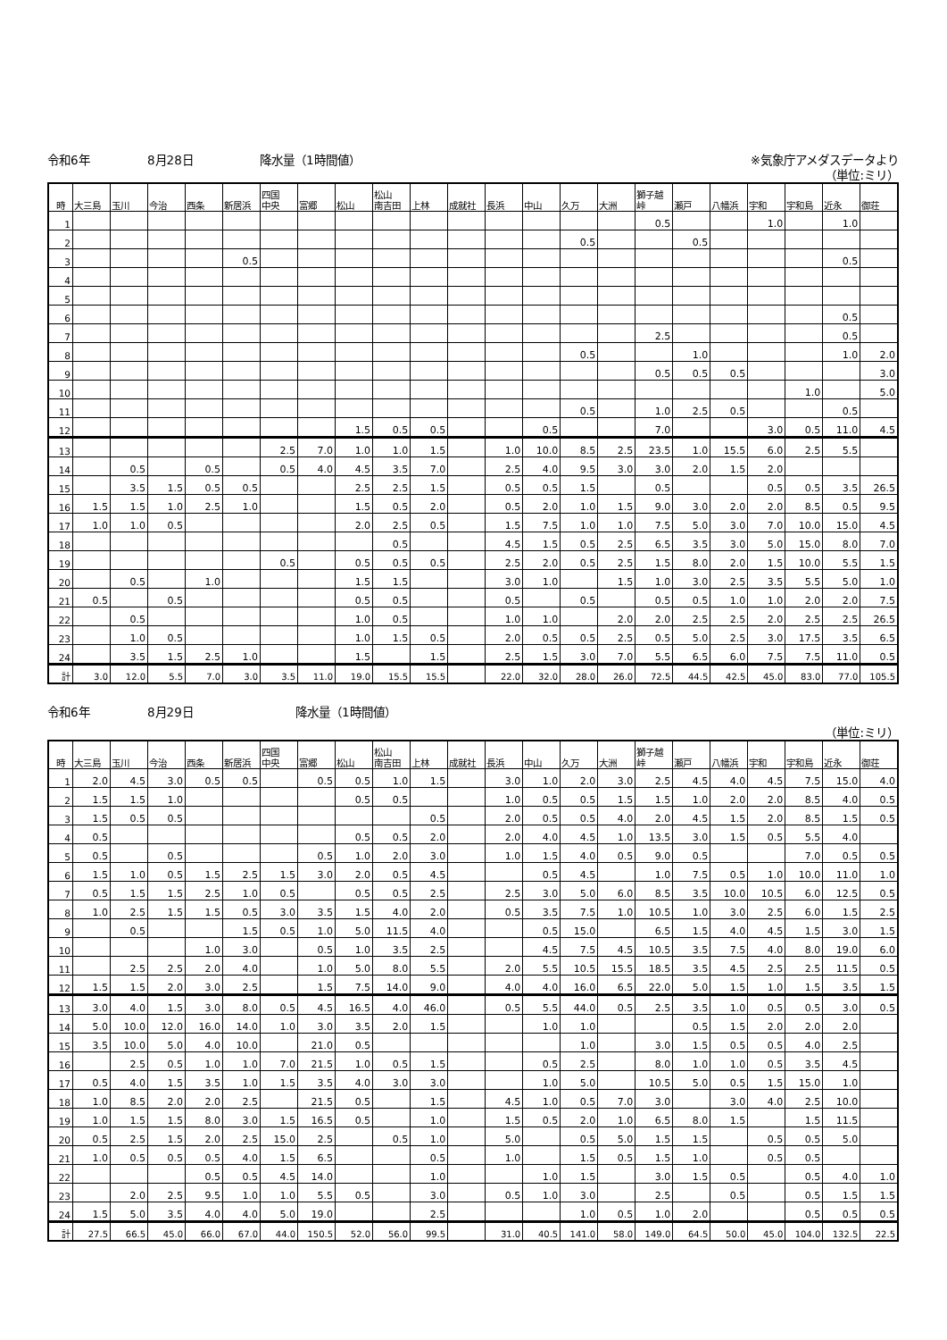令和6年 8月28日 降水量（1時間値） ※気象庁アメダスデータより
（単位:ミリ）
| 時 | 大三島 | 玉川 | 今治 | 西条 | 新居浜 | 四国 中央 | 富郷 | 松山 | 松山 南吉田 | 上林 | 成就社 | 長浜 | 中山 | 久万 | 大洲 | 獅子越 峠 | 瀬戸 | 八幡浜 | 宇和 | 宇和島 | 近永 | 御荘 |
| --- | --- | --- | --- | --- | --- | --- | --- | --- | --- | --- | --- | --- | --- | --- | --- | --- | --- | --- | --- | --- | --- | --- |
| 1 | | | | | | | | | | | | | | | | 0.5 | | | 1.0 | | 1.0 | |
| 2 | | | | | | | | | | | | | | 0.5 | | | 0.5 | | | | | |
| 3 | | | | | 0.5 | | | | | | | | | | | | | | | | 0.5 | |
| 4 | | | | | | | | | | | | | | | | | | | | | | |
| 5 | | | | | | | | | | | | | | | | | | | | | | |
| 6 | | | | | | | | | | | | | | | | | | | | | 0.5 | |
| 7 | | | | | | | | | | | | | | | | 2.5 | | | | | 0.5 | |
| 8 | | | | | | | | | | | | | | 0.5 | | | 1.0 | | | | 1.0 | 2.0 |
| 9 | | | | | | | | | | | | | | | | 0.5 | 0.5 | 0.5 | | | | 3.0 |
| 10 | | | | | | | | | | | | | | | | | | | | 1.0 | | 5.0 |
| 11 | | | | | | | | | | | | | | 0.5 | | 1.0 | 2.5 | 0.5 | | | 0.5 | |
| 12 | | | | | | | | 1.5 | 0.5 | 0.5 | | | 0.5 | | | 7.0 | | | 3.0 | 0.5 | 11.0 | 4.5 |
| 13 | | | | | | 2.5 | 7.0 | 1.0 | 1.0 | 1.5 | | 1.0 | 10.0 | 8.5 | 2.5 | 23.5 | 1.0 | 15.5 | 6.0 | 2.5 | 5.5 | |
| 14 | | 0.5 | | 0.5 | | 0.5 | 4.0 | 4.5 | 3.5 | 7.0 | | 2.5 | 4.0 | 9.5 | 3.0 | 3.0 | 2.0 | 1.5 | 2.0 | | | |
| 15 | | 3.5 | 1.5 | 0.5 | 0.5 | | | 2.5 | 2.5 | 1.5 | | 0.5 | 0.5 | 1.5 | | 0.5 | | | 0.5 | 0.5 | 3.5 | 26.5 |
| 16 | 1.5 | 1.5 | 1.0 | 2.5 | 1.0 | | | 1.5 | 0.5 | 2.0 | | 0.5 | 2.0 | 1.0 | 1.5 | 9.0 | 3.0 | 2.0 | 2.0 | 8.5 | 0.5 | 9.5 |
| 17 | 1.0 | 1.0 | 0.5 | | | | | 2.0 | 2.5 | 0.5 | | 1.5 | 7.5 | 1.0 | 1.0 | 7.5 | 5.0 | 3.0 | 7.0 | 10.0 | 15.0 | 4.5 |
| 18 | | | | | | | | | 0.5 | | | 4.5 | 1.5 | 0.5 | 2.5 | 6.5 | 3.5 | 3.0 | 5.0 | 15.0 | 8.0 | 7.0 |
| 19 | | | | | | 0.5 | | 0.5 | 0.5 | 0.5 | | 2.5 | 2.0 | 0.5 | 2.5 | 1.5 | 8.0 | 2.0 | 1.5 | 10.0 | 5.5 | 1.5 |
| 20 | | 0.5 | | 1.0 | | | | 1.5 | 1.5 | | | 3.0 | 1.0 | | 1.5 | 1.0 | 3.0 | 2.5 | 3.5 | 5.5 | 5.0 | 1.0 |
| 21 | 0.5 | | 0.5 | | | | | 0.5 | 0.5 | | | 0.5 | | 0.5 | | 0.5 | 0.5 | 1.0 | 1.0 | 2.0 | 2.0 | 7.5 |
| 22 | | 0.5 | | | | | | 1.0 | 0.5 | | | 1.0 | 1.0 | | 2.0 | 2.0 | 2.5 | 2.5 | 2.0 | 2.5 | 2.5 | 26.5 |
| 23 | | 1.0 | 0.5 | | | | | 1.0 | 1.5 | 0.5 | | 2.0 | 0.5 | 0.5 | 2.5 | 0.5 | 5.0 | 2.5 | 3.0 | 17.5 | 3.5 | 6.5 |
| 24 | | 3.5 | 1.5 | 2.5 | 1.0 | | | 1.5 | | 1.5 | | 2.5 | 1.5 | 3.0 | 7.0 | 5.5 | 6.5 | 6.0 | 7.5 | 7.5 | 11.0 | 0.5 |
| 計 | 3.0 | 12.0 | 5.5 | 7.0 | 3.0 | 3.5 | 11.0 | 19.0 | 15.5 | 15.5 | | 22.0 | 32.0 | 28.0 | 26.0 | 72.5 | 44.5 | 42.5 | 45.0 | 83.0 | 77.0 | 105.5 |
令和6年 8月29日 降水量（1時間値）
（単位:ミリ）
| 時 | 大三島 | 玉川 | 今治 | 西条 | 新居浜 | 四国 中央 | 富郷 | 松山 | 松山 南吉田 | 上林 | 成就社 | 長浜 | 中山 | 久万 | 大洲 | 獅子越 峠 | 瀬戸 | 八幡浜 | 宇和 | 宇和島 | 近永 | 御荘 |
| --- | --- | --- | --- | --- | --- | --- | --- | --- | --- | --- | --- | --- | --- | --- | --- | --- | --- | --- | --- | --- | --- | --- |
| 1 | 2.0 | 4.5 | 3.0 | 0.5 | 0.5 | | 0.5 | 0.5 | 1.0 | 1.5 | | 3.0 | 1.0 | 2.0 | 3.0 | 2.5 | 4.5 | 4.0 | 4.5 | 7.5 | 15.0 | 4.0 |
| 2 | 1.5 | 1.5 | 1.0 | | | | | 0.5 | 0.5 | | | 1.0 | 0.5 | 0.5 | 1.5 | 1.5 | 1.0 | 2.0 | 2.0 | 8.5 | 4.0 | 0.5 |
| 3 | 1.5 | 0.5 | 0.5 | | | | | | | 0.5 | | 2.0 | 0.5 | 0.5 | 4.0 | 2.0 | 4.5 | 1.5 | 2.0 | 8.5 | 1.5 | 0.5 |
| 4 | 0.5 | | | | | | | 0.5 | 0.5 | 2.0 | | 2.0 | 4.0 | 4.5 | 1.0 | 13.5 | 3.0 | 1.5 | 0.5 | 5.5 | 4.0 | |
| 5 | 0.5 | | 0.5 | | | | 0.5 | 1.0 | 2.0 | 3.0 | | 1.0 | 1.5 | 4.0 | 0.5 | 9.0 | 0.5 | | | 7.0 | 0.5 | 0.5 |
| 6 | 1.5 | 1.0 | 0.5 | 1.5 | 2.5 | 1.5 | 3.0 | 2.0 | 0.5 | 4.5 | | | 0.5 | 4.5 | | 1.0 | 7.5 | 0.5 | 1.0 | 10.0 | 11.0 | 1.0 |
| 7 | 0.5 | 1.5 | 1.5 | 2.5 | 1.0 | 0.5 | | 0.5 | 0.5 | 2.5 | | 2.5 | 3.0 | 5.0 | 6.0 | 8.5 | 3.5 | 10.0 | 10.5 | 6.0 | 12.5 | 0.5 |
| 8 | 1.0 | 2.5 | 1.5 | 1.5 | 0.5 | 3.0 | 3.5 | 1.5 | 4.0 | 2.0 | | 0.5 | 3.5 | 7.5 | 1.0 | 10.5 | 1.0 | 3.0 | 2.5 | 6.0 | 1.5 | 2.5 |
| 9 | | 0.5 | | | 1.5 | 0.5 | 1.0 | 5.0 | 11.5 | 4.0 | | | 0.5 | 15.0 | | 6.5 | 1.5 | 4.0 | 4.5 | 1.5 | 3.0 | 1.5 |
| 10 | | | | 1.0 | 3.0 | | 0.5 | 1.0 | 3.5 | 2.5 | | | 4.5 | 7.5 | 4.5 | 10.5 | 3.5 | 7.5 | 4.0 | 8.0 | 19.0 | 6.0 |
| 11 | | 2.5 | 2.5 | 2.0 | 4.0 | | 1.0 | 5.0 | 8.0 | 5.5 | | 2.0 | 5.5 | 10.5 | 15.5 | 18.5 | 3.5 | 4.5 | 2.5 | 2.5 | 11.5 | 0.5 |
| 12 | 1.5 | 1.5 | 2.0 | 3.0 | 2.5 | | 1.5 | 7.5 | 14.0 | 9.0 | | 4.0 | 4.0 | 16.0 | 6.5 | 22.0 | 5.0 | 1.5 | 1.0 | 1.5 | 3.5 | 1.5 |
| 13 | 3.0 | 4.0 | 1.5 | 3.0 | 8.0 | 0.5 | 4.5 | 16.5 | 4.0 | 46.0 | | 0.5 | 5.5 | 44.0 | 0.5 | 2.5 | 3.5 | 1.0 | 0.5 | 0.5 | 3.0 | 0.5 |
| 14 | 5.0 | 10.0 | 12.0 | 16.0 | 14.0 | 1.0 | 3.0 | 3.5 | 2.0 | 1.5 | | | 1.0 | 1.0 | | | 0.5 | 1.5 | 2.0 | 2.0 | 2.0 | |
| 15 | 3.5 | 10.0 | 5.0 | 4.0 | 10.0 | | 21.0 | 0.5 | | | | | | 1.0 | | 3.0 | 1.5 | 0.5 | 0.5 | 4.0 | 2.5 | |
| 16 | | 2.5 | 0.5 | 1.0 | 1.0 | 7.0 | 21.5 | 1.0 | 0.5 | 1.5 | | | 0.5 | 2.5 | | 8.0 | 1.0 | 1.0 | 0.5 | 3.5 | 4.5 | |
| 17 | 0.5 | 4.0 | 1.5 | 3.5 | 1.0 | 1.5 | 3.5 | 4.0 | 3.0 | 3.0 | | | 1.0 | 5.0 | | 10.5 | 5.0 | 0.5 | 1.5 | 15.0 | 1.0 | |
| 18 | 1.0 | 8.5 | 2.0 | 2.0 | 2.5 | | 21.5 | 0.5 | | 1.5 | | 4.5 | 1.0 | 0.5 | 7.0 | 3.0 | | 3.0 | 4.0 | 2.5 | 10.0 | |
| 19 | 1.0 | 1.5 | 1.5 | 8.0 | 3.0 | 1.5 | 16.5 | 0.5 | | 1.0 | | 1.5 | 0.5 | 2.0 | 1.0 | 6.5 | 8.0 | 1.5 | | 1.5 | 11.5 | |
| 20 | 0.5 | 2.5 | 1.5 | 2.0 | 2.5 | 15.0 | 2.5 | | 0.5 | 1.0 | | 5.0 | | 0.5 | 5.0 | 1.5 | 1.5 | | 0.5 | 0.5 | 5.0 | |
| 21 | 1.0 | 0.5 | 0.5 | 0.5 | 4.0 | 1.5 | 6.5 | | | 0.5 | | 1.0 | | 1.5 | 0.5 | 1.5 | 1.0 | | 0.5 | 0.5 | | |
| 22 | | | | 0.5 | 0.5 | 4.5 | 14.0 | | | 1.0 | | | 1.0 | 1.5 | | 3.0 | 1.5 | 0.5 | | 0.5 | 4.0 | 1.0 |
| 23 | | 2.0 | 2.5 | 9.5 | 1.0 | 1.0 | 5.5 | 0.5 | | 3.0 | | 0.5 | 1.0 | 3.0 | | 2.5 | | 0.5 | | 0.5 | 1.5 | 1.5 |
| 24 | 1.5 | 5.0 | 3.5 | 4.0 | 4.0 | 5.0 | 19.0 | | | 2.5 | | | | 1.0 | 0.5 | 1.0 | 2.0 | | | 0.5 | 0.5 | 0.5 |
| 計 | 27.5 | 66.5 | 45.0 | 66.0 | 67.0 | 44.0 | 150.5 | 52.0 | 56.0 | 99.5 | | 31.0 | 40.5 | 141.0 | 58.0 | 149.0 | 64.5 | 50.0 | 45.0 | 104.0 | 132.5 | 22.5 |